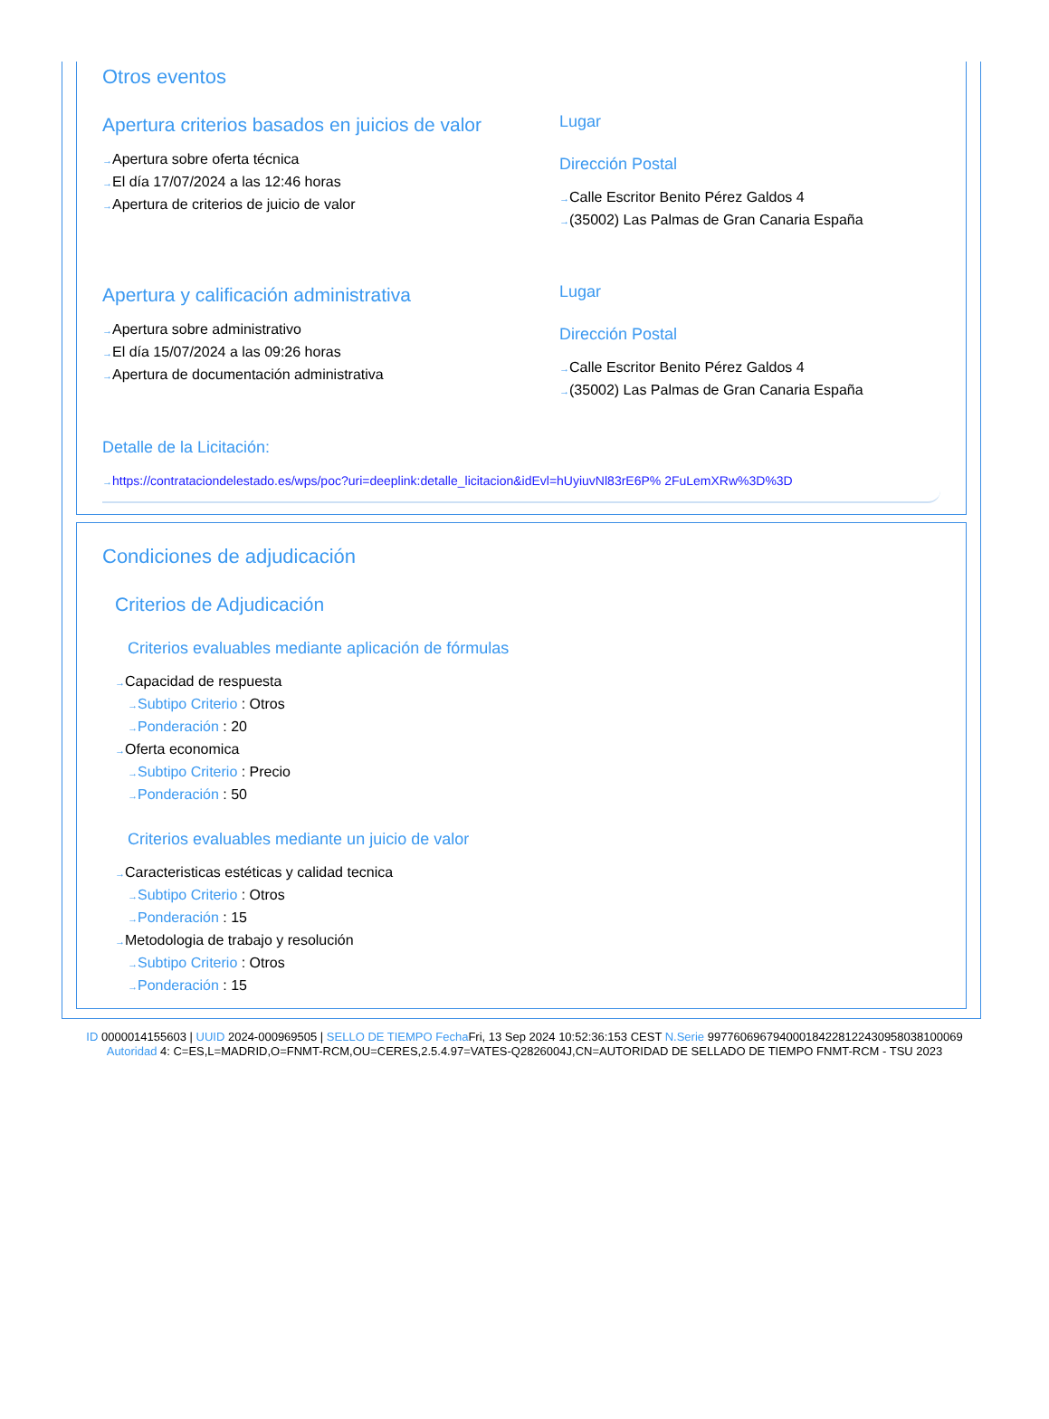Otros eventos
Apertura criterios basados en juicios de valor
Apertura sobre oferta técnica
El día 17/07/2024 a las 12:46 horas
Apertura de criterios de juicio de valor
Lugar
Dirección Postal
Calle Escritor Benito Pérez Galdos 4
(35002) Las Palmas de Gran Canaria España
Apertura y calificación administrativa
Apertura sobre administrativo
El día 15/07/2024 a las 09:26 horas
Apertura de documentación administrativa
Lugar
Dirección Postal
Calle Escritor Benito Pérez Galdos 4
(35002) Las Palmas de Gran Canaria España
Detalle de la Licitación:
https://contrataciondelestado.es/wps/poc?uri=deeplink:detalle_licitacion&idEvl=hUyiuvNl83rE6P% 2FuLemXRw%3D%3D
Condiciones de adjudicación
Criterios de Adjudicación
Criterios evaluables mediante aplicación de fórmulas
Capacidad de respuesta
Subtipo Criterio : Otros
Ponderación : 20
Oferta economica
Subtipo Criterio : Precio
Ponderación : 50
Criterios evaluables mediante un juicio de valor
Caracteristicas estéticas y calidad tecnica
Subtipo Criterio : Otros
Ponderación : 15
Metodologia de trabajo y resolución
Subtipo Criterio : Otros
Ponderación : 15
ID 0000014155603 | UUID 2024-000969505 | SELLO DE TIEMPO Fecha Fri, 13 Sep 2024 10:52:36:153 CEST N.Serie 997760696794000184228122430958038100069 Autoridad 4: C=ES,L=MADRID,O=FNMT-RCM,OU=CERES,2.5.4.97=VATES-Q2826004J,CN=AUTORIDAD DE SELLADO DE TIEMPO FNMT-RCM - TSU 2023